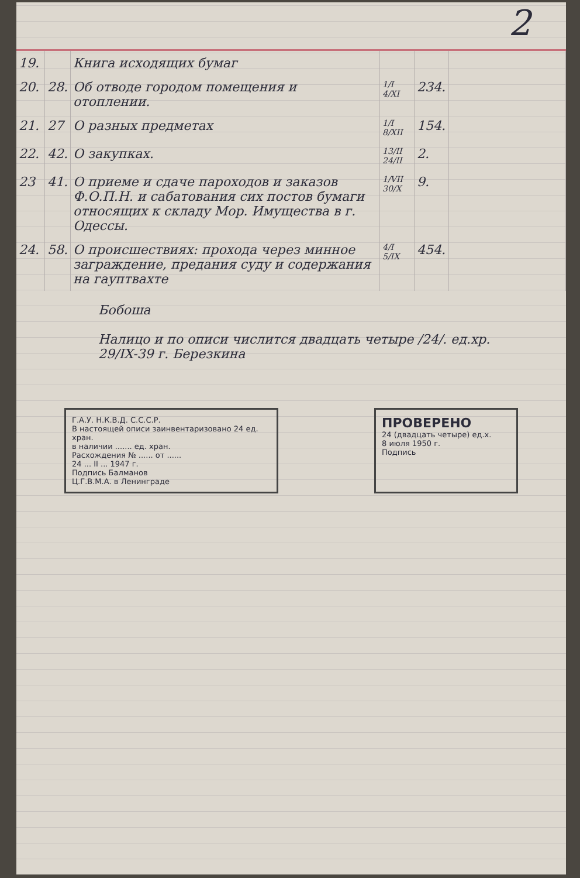2
| 19. | | Книга исходящих бумаг | | | |
| 20. | 28. | Об отводе городом помещения и отоплении. | 1/I 4/XI | 234. | |
| 21. | 27 | О разных предметах | 1/I 8/XII | 154. | |
| 22. | 42. | О закупках. | 13/II 24/II | 2. | |
| 23 | 41. | О приеме и сдаче пароходов и заказов Ф.О.П.Н. и сабатования сих постов бумаги относящих к складу Мор. Имущества в г. Одессы. | 1/VII 30/X | 9. | |
| 24. | 58. | О происшествиях: прохода через минное заграждение, предания суду и содержания на гауптвахте | 4/I 5/IX | 454. | |
Бобоша
Налицо и по описи числится двадцать четыре /24/. ед.хр.
29/IX-39 г. Березкина
Г.А.У. Н.К.В.Д. С.С.С.Р.
В настоящей описи заинвентаризовано 24 ед. хран.
в наличии ....... ед. хран.
Расхождения № ...... от ......
24 ... II ... 1947 г.
Подпись Балманов
Ц.Г.В.М.А. в Ленинграде
ПРОВЕРЕНО
24 (двадцать четыре) ед.х.
8 июля 1950 г.
Подпись